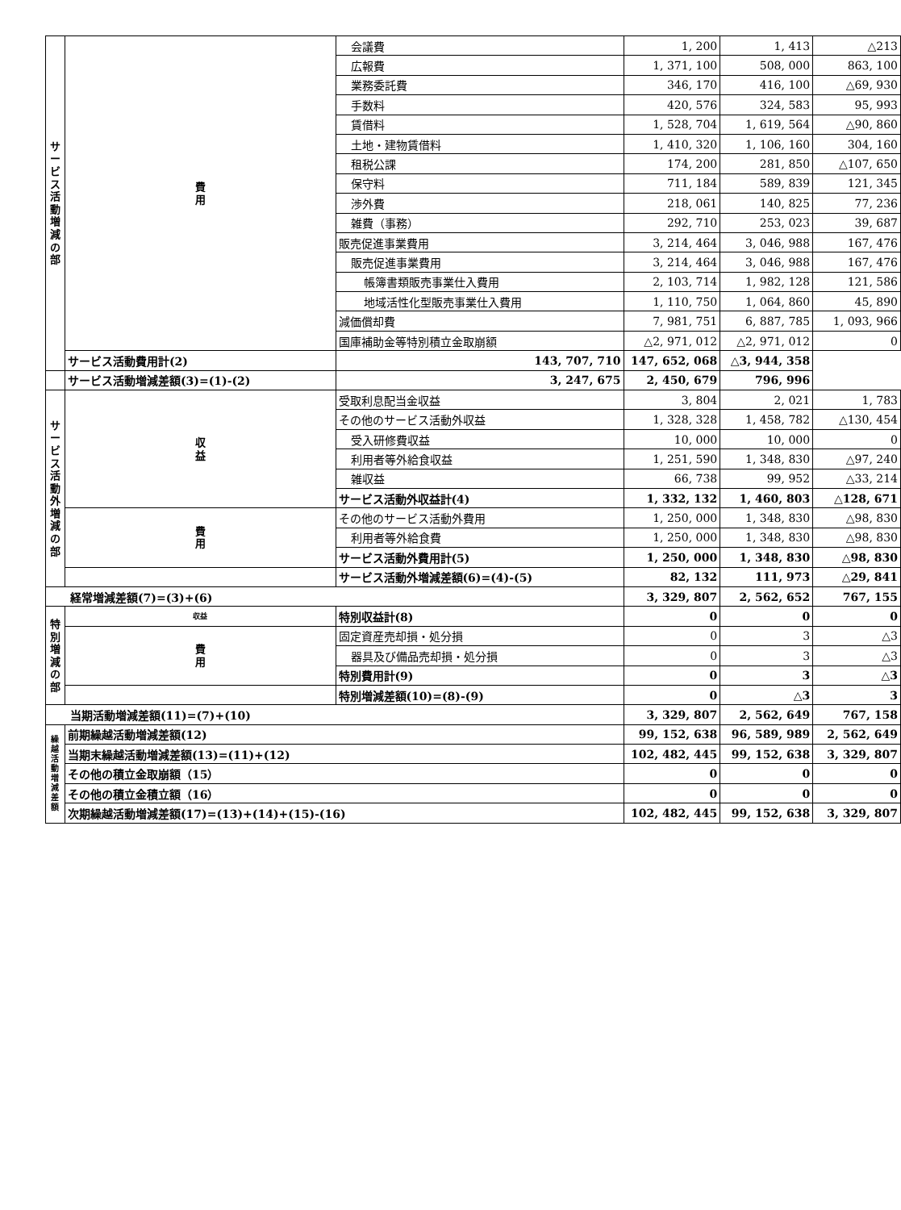| サ ー ビ ス 活 動 増 減 の 部 | 費 用 | 会議費 | 1, 200 | 1, 413 | △213 |
| | | 広報費 | 1, 371, 100 | 508, 000 | 863, 100 |
| | | 業務委託費 | 346, 170 | 416, 100 | △69, 930 |
| | | 手数料 | 420, 576 | 324, 583 | 95, 993 |
| | | 賃借料 | 1, 528, 704 | 1, 619, 564 | △90, 860 |
| | | 土地・建物賃借料 | 1, 410, 320 | 1, 106, 160 | 304, 160 |
| | | 租税公課 | 174, 200 | 281, 850 | △107, 650 |
| | | 保守料 | 711, 184 | 589, 839 | 121, 345 |
| | | 渉外費 | 218, 061 | 140, 825 | 77, 236 |
| | | 雑費（事務） | 292, 710 | 253, 023 | 39, 687 |
| | | 販売促進事業費用 | 3, 214, 464 | 3, 046, 988 | 167, 476 |
| | | 販売促進事業費用 | 3, 214, 464 | 3, 046, 988 | 167, 476 |
| | | 帳簿書類販売事業仕入費用 | 2, 103, 714 | 1, 982, 128 | 121, 586 |
| | | 地域活性化型販売事業仕入費用 | 1, 110, 750 | 1, 064, 860 | 45, 890 |
| | | 減価償却費 | 7, 981, 751 | 6, 887, 785 | 1, 093, 966 |
| | | 国庫補助金等特別積立金取崩額 | △2, 971, 012 | △2, 971, 012 | 0 |
| | サービス活動費用計(2) | 143, 707, 710 | 147, 652, 068 | △3, 944, 358 | |
| | サービス活動増減差額(3)=(1)-(2) | 3, 247, 675 | 2, 450, 679 | 796, 996 | |
| サービス活動外増減の部 | 収 益 | 受取利息配当金収益 | 3, 804 | 2, 021 | 1, 783 |
| | | その他のサービス活動外収益 | 1, 328, 328 | 1, 458, 782 | △130, 454 |
| | | 受入研修費収益 | 10, 000 | 10, 000 | 0 |
| | | 利用者等外給食収益 | 1, 251, 590 | 1, 348, 830 | △97, 240 |
| | | 雑収益 | 66, 738 | 99, 952 | △33, 214 |
| | | サービス活動外収益計(4) | 1, 332, 132 | 1, 460, 803 | △128, 671 |
| | 費 用 | その他のサービス活動外費用 | 1, 250, 000 | 1, 348, 830 | △98, 830 |
| | | 利用者等外給食費 | 1, 250, 000 | 1, 348, 830 | △98, 830 |
| | | サービス活動外費用計(5) | 1, 250, 000 | 1, 348, 830 | △98, 830 |
| | | サービス活動外増減差額(6)=(4)-(5) | 82, 132 | 111, 973 | △29, 841 |
| 経常増減差額(7)=(3)+(6) | | | 3, 329, 807 | 2, 562, 652 | 767, 155 |
| 特別増減の部 | 収益 | 特別収益計(8) | 0 | 0 | 0 |
| | 費 用 | 固定資産売却損・処分損 | 0 | 3 | △3 |
| | | 器具及び備品売却損・処分損 | 0 | 3 | △3 |
| | | 特別費用計(9) | 0 | 3 | △3 |
| | | 特別増減差額(10)=(8)-(9) | 0 | △3 | 3 |
| 当期活動増減差額(11)=(7)+(10) | | | 3, 329, 807 | 2, 562, 649 | 767, 158 |
| 繰越活動増減差額 | 前期繰越活動増減差額(12) | | 99, 152, 638 | 96, 589, 989 | 2, 562, 649 |
| | 当期末繰越活動増減差額(13)=(11)+(12) | | 102, 482, 445 | 99, 152, 638 | 3, 329, 807 |
| | その他の積立金取崩額（15） | | 0 | 0 | 0 |
| | その他の積立金積立額（16） | | 0 | 0 | 0 |
| | 次期繰越活動増減差額(17)=(13)+(14)+(15)-(16) | | 102, 482, 445 | 99, 152, 638 | 3, 329, 807 |